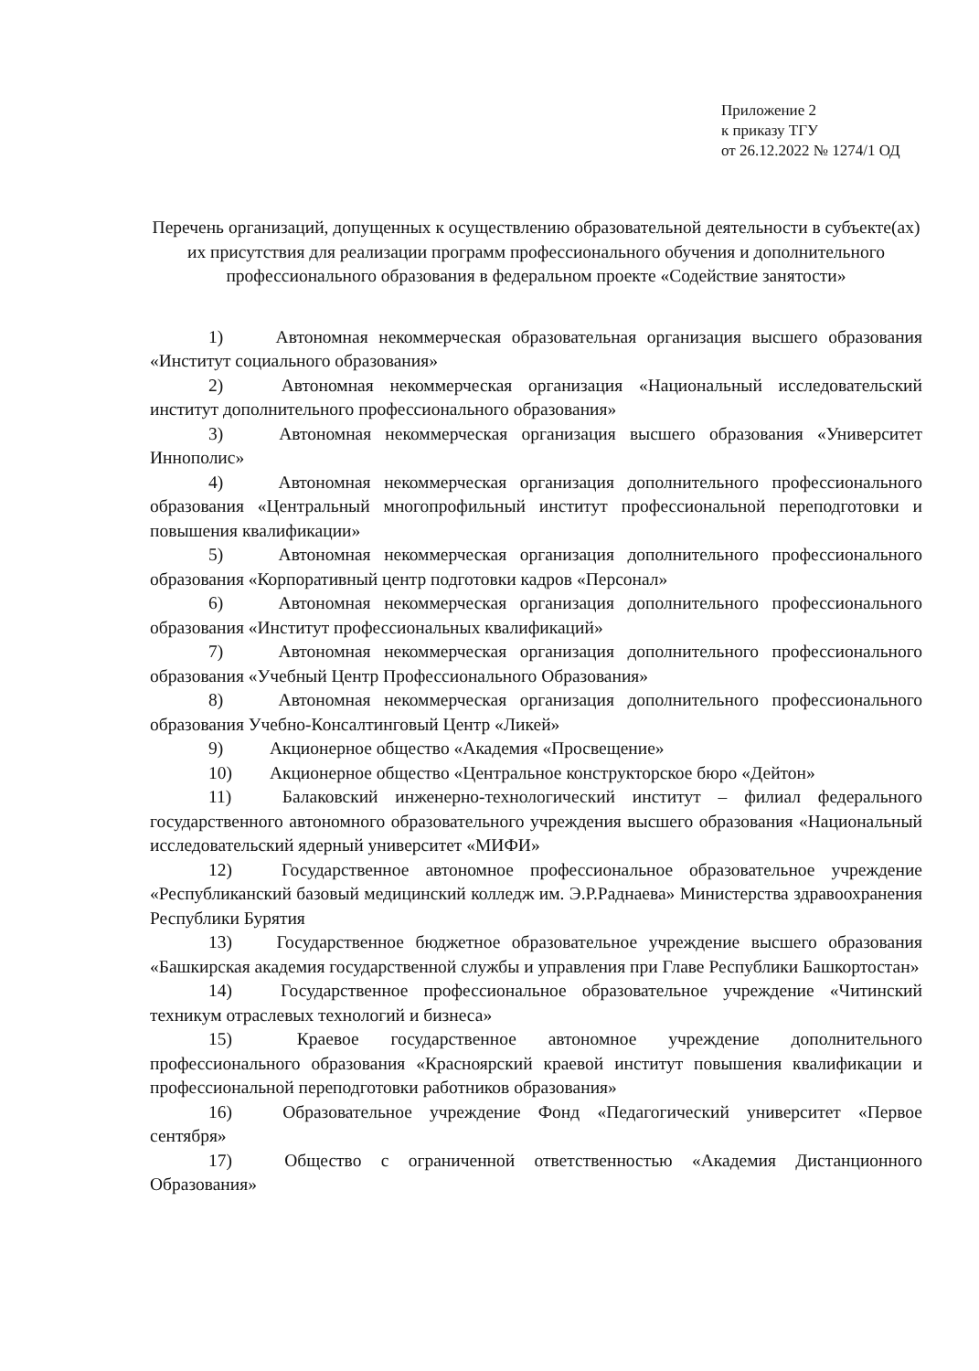Приложение 2
к приказу ТГУ
от 26.12.2022 № 1274/1 ОД
Перечень организаций, допущенных к осуществлению образовательной деятельности в субъекте(ах) их присутствия для реализации программ профессионального обучения и дополнительного профессионального образования в федеральном проекте «Содействие занятости»
1) Автономная некоммерческая образовательная организация высшего образования «Институт социального образования»
2) Автономная некоммерческая организация «Национальный исследовательский институт дополнительного профессионального образования»
3) Автономная некоммерческая организация высшего образования «Университет Иннополис»
4) Автономная некоммерческая организация дополнительного профессионального образования «Центральный многопрофильный институт профессиональной переподготовки и повышения квалификации»
5) Автономная некоммерческая организация дополнительного профессионального образования «Корпоративный центр подготовки кадров «Персонал»
6) Автономная некоммерческая организация дополнительного профессионального образования «Институт профессиональных квалификаций»
7) Автономная некоммерческая организация дополнительного профессионального образования «Учебный Центр Профессионального Образования»
8) Автономная некоммерческая организация дополнительного профессионального образования Учебно-Консалтинговый Центр «Ликей»
9) Акционерное общество «Академия «Просвещение»
10) Акционерное общество «Центральное конструкторское бюро «Дейтон»
11) Балаковский инженерно-технологический институт – филиал федерального государственного автономного образовательного учреждения высшего образования «Национальный исследовательский ядерный университет «МИФИ»
12) Государственное автономное профессиональное образовательное учреждение «Республиканский базовый медицинский колледж им. Э.Р.Раднаева» Министерства здравоохранения Республики Бурятия
13) Государственное бюджетное образовательное учреждение высшего образования «Башкирская академия государственной службы и управления при Главе Республики Башкортостан»
14) Государственное профессиональное образовательное учреждение «Читинский техникум отраслевых технологий и бизнеса»
15) Краевое государственное автономное учреждение дополнительного профессионального образования «Красноярский краевой институт повышения квалификации и профессиональной переподготовки работников образования»
16) Образовательное учреждение Фонд «Педагогический университет «Первое сентября»
17) Общество с ограниченной ответственностью «Академия Дистанционного Образования»